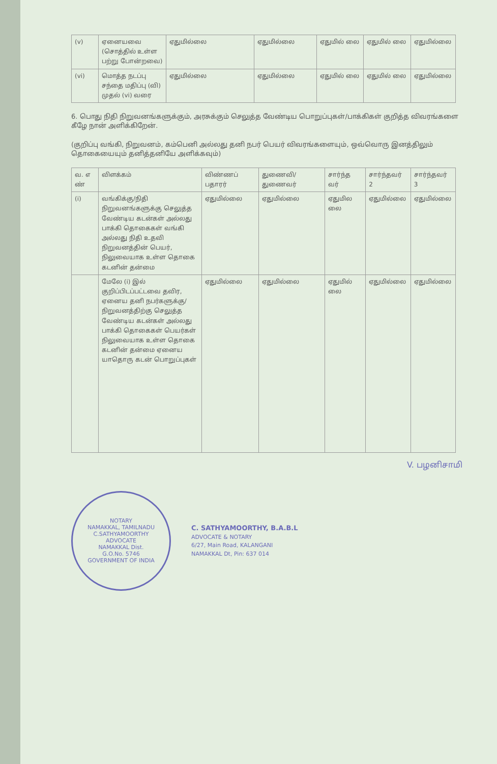| (v) | ஏனையவை (சொத்தில் உள்ள பற்று போன்றவை) | ஏதுமில்லை | ஏதுமில்லை | ஏதுமில் லை | ஏதுமில் லை | ஏதுமில்லை |
| (vi) | மொத்த நடப்பு சந்தை மதிப்பு (வி) முதல் (vi) வரை | ஏதுமில்லை | ஏதுமில்லை | ஏதுமில் லை | ஏதுமில் லை | ஏதுமில்லை |
6. பொது நிதி நிறுவனங்களுக்கும், அரசுக்கும் செலுத்த வேண்டிய பொறுப்புகள்/பாக்கிகள் குறித்த விவரங்களை கீழே நான் அளிக்கிறேன்.
(குறிப்பு வங்கி, நிறுவனம், கம்பெனி அல்லது தனி நபர் பெயர் விவரங்களையும், ஒவ்வொரு இனத்திலும் தொகையையும் தனித்தனியே அளிக்கவும்)
| வ. எ ண் | விளக்கம் | விண்ணப் பதாரர் | துணைவி/ துணைவர் | சார்ந்த வர் | சார்ந்தவர் 2 | சார்ந்தவர் 3 |
| --- | --- | --- | --- | --- | --- | --- |
| (i) | வங்கிக்கு/நிதி நிறுவனங்களுக்கு செலுத்த வேண்டிய கடன்கள் அல்லது பாக்கி தொகைகள் வங்கி அல்லது நிதி உதவி நிறுவனத்தின் பெயர், நிலுவையாக உள்ள தொகை கடனின் தன்மை | ஏதுமில்லை | ஏதுமில்லை | ஏதுமில லை | ஏதுமில்லை | ஏதுமில்லை |
| | மேலே (i) இல் குறிப்பிடப்பட்டவை தவிர, ஏனைய தனி நபர்களுக்கு/ நிறுவனத்திற்கு செலுத்த வேண்டிய கடன்கள் அல்லது பாக்கி தொகைகள் பெயர்கள் நிலுவையாக உள்ள தொகை கடனின் தன்மை ஏனைய யாதொரு கடன் பொறுப்புகள் | ஏதுமில்லை | ஏதுமில்லை | ஏதுமில் லை | ஏதுமில்லை | ஏதுமில்லை |
V. பழனிசாமி
NOTARY
NAMAKKAL, TAMILNADU
C.SATHYAMOORTHY
ADVOCATE
NAMAKKAL Dist.
G.O.No. 5746
GOVERNMENT OF INDIA
C. SATHYAMOORTHY, B.A.B.L
ADVOCATE & NOTARY
6/27, Main Road, KALANGANI
NAMAKKAL Dt, Pin: 637 014